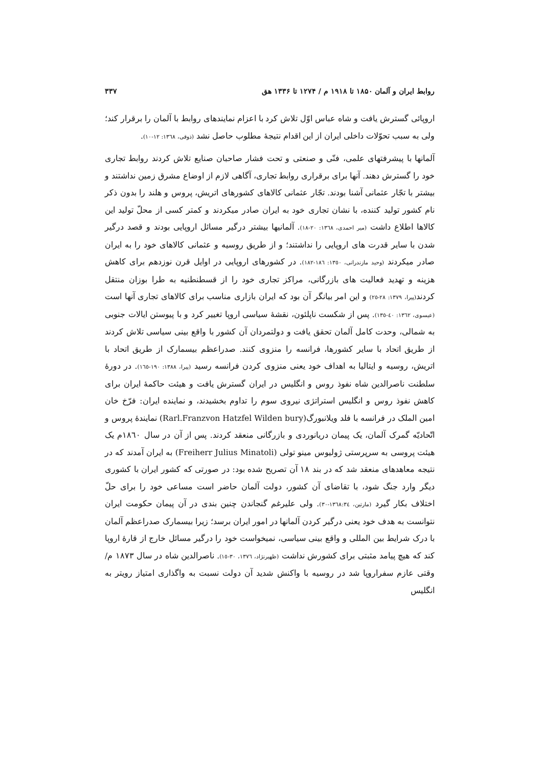روابط ایران و آلمان ۱۸۵۰ تا ۱۹۱۸ م / ۱۲۷۴ تا ۱۳۳۶ هق ۳۳۷
اروپائی گسترش یافت و شاه عباس اوّل تلاش کرد با اعزام نمایندهای روابط با آلمان را برقرار کند؛ ولی به سبب تحوّلات داخلی ایران از این اقدام نتیجهٔ مطلوب حاصل نشد (ذوقی، ١٣٦٨: ١٢-١٠).
آلمانها با پیشرفتهای علمی، فنّی و صنعتی و تحت فشار صاحبان صنایع تلاش کردند روابط تجاری خود را گسترش دهند. آنها برای برقراری روابط تجاری، آگاهی لازم از اوضاع مشرق زمین نداشتند و بیشتر با تجّار عثمانی آشنا بودند. تجّار عثمانی کالاهای کشورهای اتریش، پروس و هلند را بدون ذکر نام کشور تولید کننده، با نشان تجاری خود به ایران صادر میکردند و کمتر کسی از محلّ تولید این کالاها اطلاع داشت (میر احمدی، ١٣٦٨: ٢٠-١٨). آلمانیها بیشتر درگیر مسائل اروپایی بودند و قصد درگیر شدن با سایر قدرت های اروپایی را نداشتند؛ و از طریق روسیه و عثمانی کالاهای خود را به ایران صادر میکردند (وحید مازندرانی، ١٣٥٠: ١٨٦-١٨٢). در کشورهای اروپایی در اوایل قرن نوزدهم برای کاهش هزینه و تهدید فعالیت های بازرگانی، مراکز تجاری خود را از قسطنطنیه به طرا بوزان منتقل کردند(پیرا، ١٣٧٩: ٢٨-٢٥) و این امر بیانگر آن بود که ایران بازاری مناسب برای کالاهای تجاری آنها است (عیسوی، ١٣٦٢: ٤٠-١٣٥). پس از شکست ناپلئون، نقشهٔ سیاسی اروپا تغییر کرد و با پیوستن ایالات جنوبی به شمالی، وحدت کامل آلمان تحقق یافت و دولتمردان آن کشور با واقع بینی سیاسی تلاش کردند از طریق اتحاد با سایر کشورها، فرانسه را منزوی کنند. صدراعظم بیسمارک از طریق اتحاد با اتریش، روسیه و ایتالیا به اهداف خود یعنی منزوی کردن فرانسه رسید (پیرا، ١٣٨٨: ١٩٠-١٦٥). در دورهٔ سلطنت ناصرالدین شاه نفوذ روس و انگلیس در ایران گسترش یافت و هیئت حاکمهٔ ایران برای کاهش نفوذ روس و انگلیس استراتژی نیروی سوم را تداوم بخشیدند، و نماینده ایران: فرّخ خان امین الملک در فرانسه با فلد ویلانبورگ(Rarl.Franzvon Hatzfel Wilden bury) نمایندهٔ پروس و اتّحادیّه گمرک آلمان، یک پیمان دریانوردی و بازرگانی منعقد کردند. پس از آن در سال ۱۸٦۰م یک هیئت پروسی به سرپرستی ژولیوس مینو تولی (Freiherr Julius Minatoli) به ایران آمدند که در نتیجه معاهدهای منعقد شد که در بند ۱۸ آن تصریح شده بود: در صورتی که کشور ایران با کشوری دیگر وارد جنگ شود، با تقاضای آن کشور، دولت آلمان حاضر است مساعی خود را برای حلّ اختلاف بکار گیرد (مارتین، ١٣٦٨:٣٤-٣٠). ولی علیرغم گنجاندن چنین بندی در آن پیمان حکومت ایران نتوانست به هدف خود یعنی درگیر کردن آلمانها در امور ایران برسد؛ زیرا بیسمارک صدراعظم آلمان با درک شرایط بین المللی و واقع بینی سیاسی، نمیخواست خود را درگیر مسائل خارج از قارهٔ اروپا کند که هیچ پیامد مثبتی برای کشورش نداشت (ظهیرنژاد، ١٣٧٦، ٣٠-١٥). ناصرالدین شاه در سال ۱۸۷۳ م/ وقتی عازم سفراروپا شد در روسیه با واکنش شدید آن دولت نسبت به واگذاری امتیاز رویتر به انگلیس